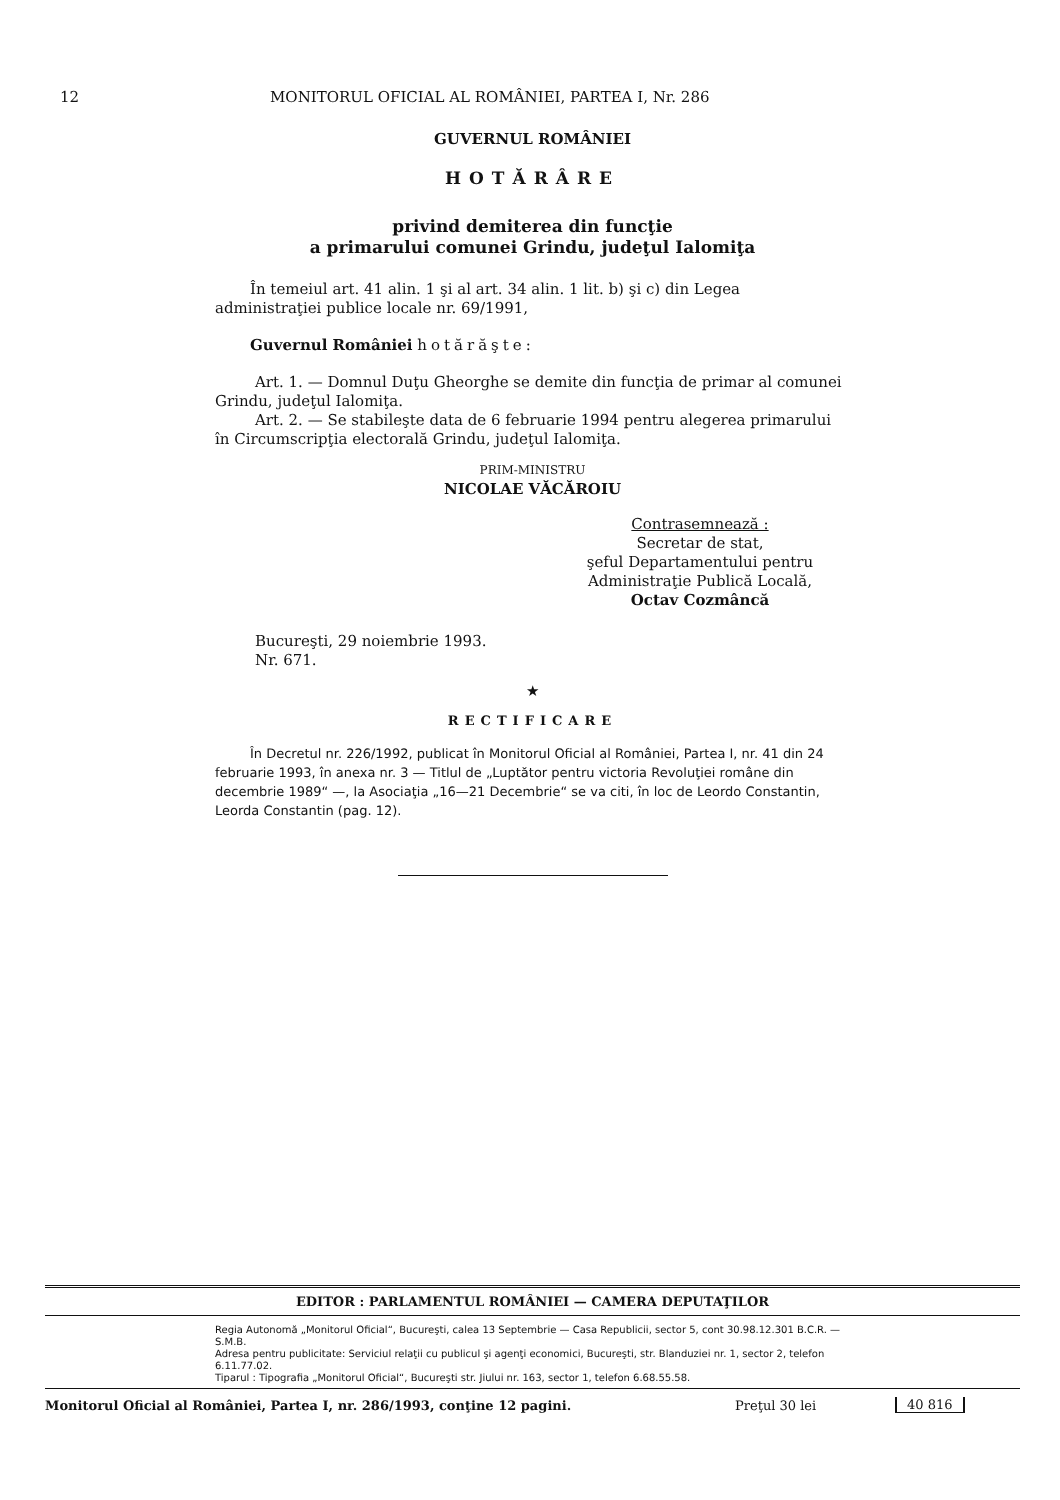12 MONITORUL OFICIAL AL ROMÂNIEI, PARTEA I, Nr. 286
GUVERNUL ROMÂNIEI
HOTĂRÂRE
privind demiterea din funcţie
a primarului comunei Grindu, judeţul Ialomiţa
În temeiul art. 41 alin. 1 şi al art. 34 alin. 1 lit. b) şi c) din Legea administraţiei publice locale nr. 69/1991,
Guvernul României hotărăşte:
Art. 1. — Domnul Duţu Gheorghe se demite din funcţia de primar al comunei Grindu, judeţul Ialomiţa.
Art. 2. — Se stabileşte data de 6 februarie 1994 pentru alegerea primarului în Circumscripţia electorală Grindu, judeţul Ialomiţa.
PRIM-MINISTRU
NICOLAE VĂCĂROIU
Contrasemnează :
Secretar de stat,
şeful Departamentului pentru
Administraţie Publică Locală,
Octav Cozmâncă
Bucureşti, 29 noiembrie 1993.
Nr. 671.
★
RECTIFICARE
În Decretul nr. 226/1992, publicat în Monitorul Oficial al României, Partea I, nr. 41 din 24 februarie 1993, în anexa nr. 3 — Titlul de „Luptător pentru victoria Revoluţiei române din decembrie 1989“ —, la Asociaţia „16—21 Decembrie“ se va citi, în loc de Leordo Constantin, Leorda Constantin (pag. 12).
EDITOR : PARLAMENTUL ROMÂNIEI — CAMERA DEPUTAŢILOR
Regia Autonomă „Monitorul Oficial“, Bucureşti, calea 13 Septembrie — Casa Republicii, sector 5, cont 30.98.12.301 B.C.R. — S.M.B.
Adresa pentru publicitate: Serviciul relaţii cu publicul şi agenţi economici, Bucureşti, str. Blanduziei nr. 1, sector 2, telefon 6.11.77.02.
Tiparul : Tipografia „Monitorul Oficial“, Bucureşti str. Jiului nr. 163, sector 1, telefon 6.68.55.58.
Monitorul Oficial al României, Partea I, nr. 286/1993, conţine 12 pagini. Preţul 30 lei 40 816